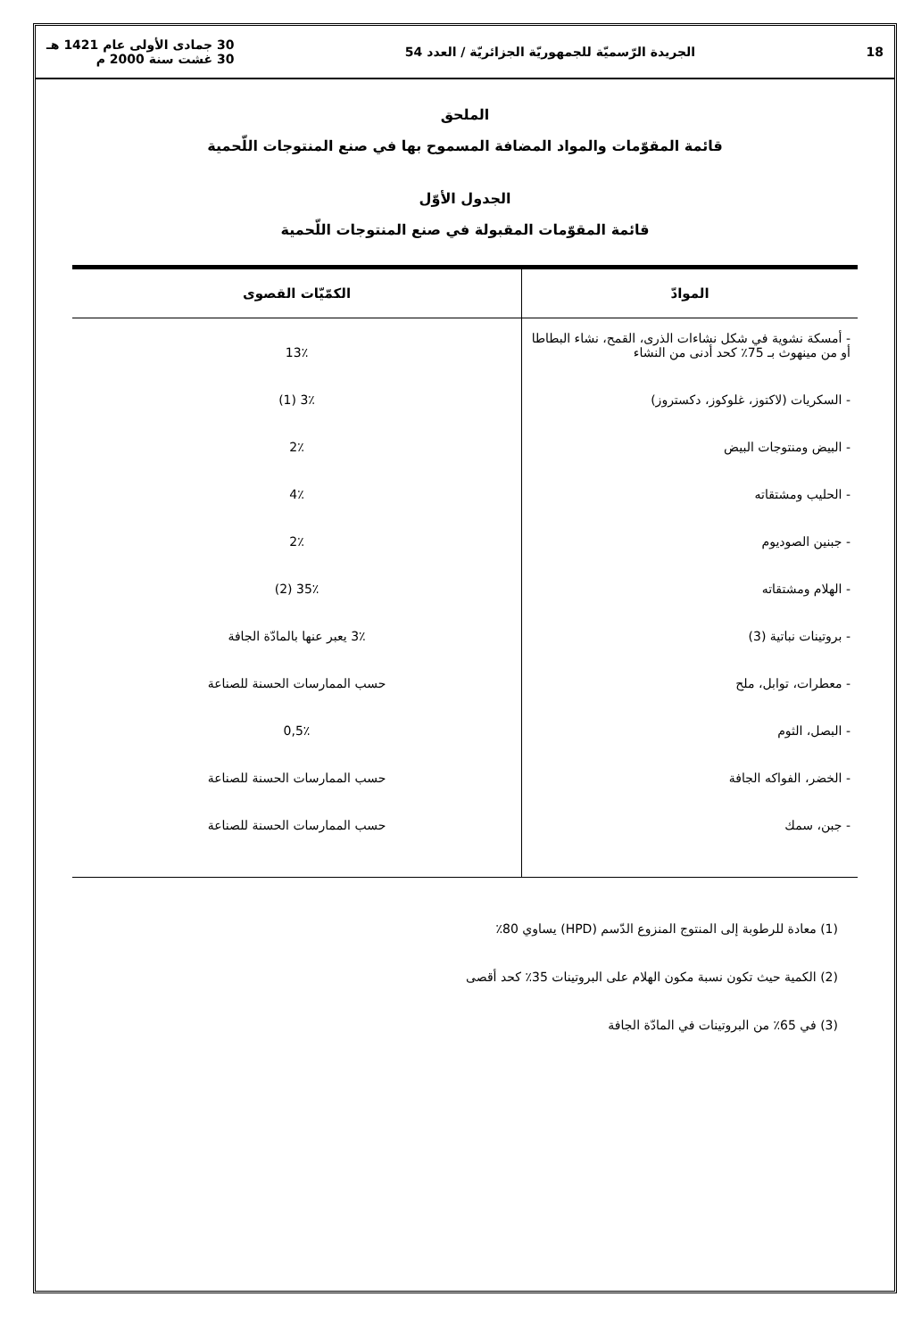18 الجريدة الرّسميّة للجمهوريّة الجزائريّة / العدد 54 30 جمادى الأولى عام 1421 هـ
30 غشت سنة 2000 م
الملحق
قائمة المقوّمات والمواد المضافة المسموح بها في صنع المنتوجات اللّحمية
الجدول الأوّل
قائمة المقوّمات المقبولة في صنع المنتوجات اللّحمية
| الموادّ | الكمّيّات القصوى |
| --- | --- |
| - أمسكة نشوية في شكل نشاءات الذرى، القمح، نشاء البطاطا أو من مينهوث بـ 75٪ كحد أدنى من النشاء | 13٪ |
| - السكريات (لاكتوز، غلوكوز، دكستروز) | 3٪ (1) |
| - البيض ومنتوجات البيض | 2٪ |
| - الحليب ومشتقاته | 4٪ |
| - جبنين الصوديوم | 2٪ |
| - الهلام ومشتقاته | 35٪ (2) |
| - بروتينات نباتية (3) | 3٪ يعبر عنها بالمادّة الجافة |
| - معطرات، توابل، ملح | حسب الممارسات الحسنة للصناعة |
| - البصل، الثوم | 0,5٪ |
| - الخضر، الفواكه الجافة | حسب الممارسات الحسنة للصناعة |
| - جبن، سمك | حسب الممارسات الحسنة للصناعة |
(1) معادة للرطوبة إلى المنتوج المنزوع الدّسم (HPD) يساوي 80٪
(2) الكمية حيث تكون نسبة مكون الهلام على البروتينات 35٪ كحد أقصى
(3) في 65٪ من البروتينات في المادّة الجافة